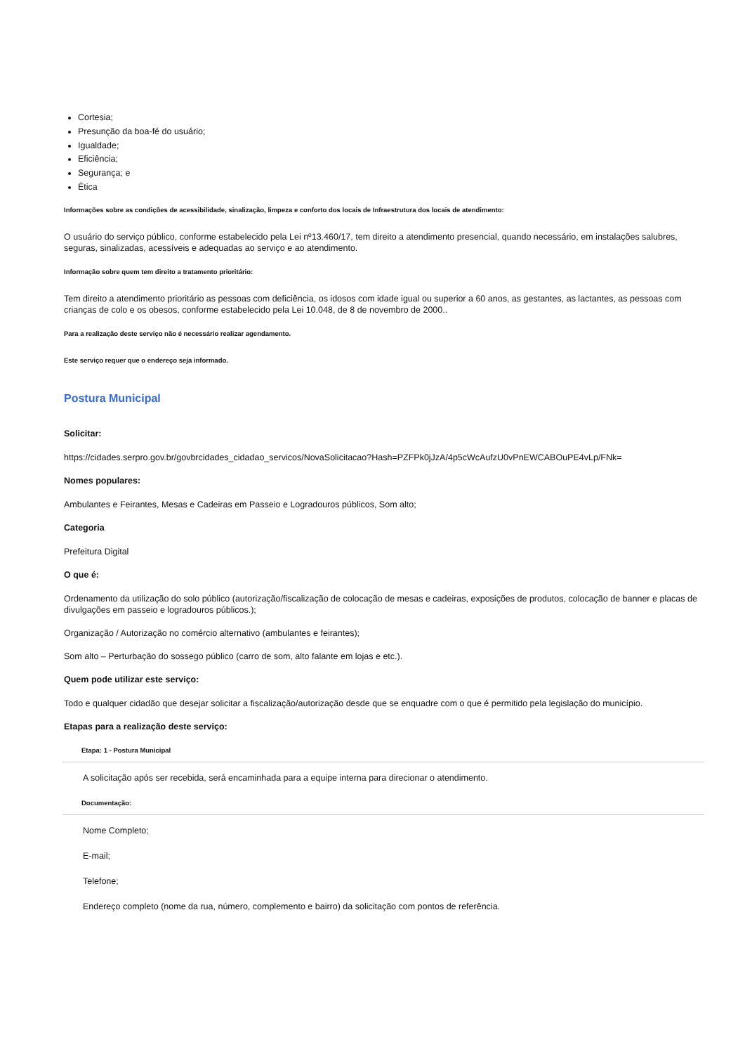Cortesia;
Presunção da boa-fé do usuário;
Igualdade;
Eficiência;
Segurança; e
Ética
Informações sobre as condições de acessibilidade, sinalização, limpeza e conforto dos locais de Infraestrutura dos locais de atendimento:
O usuário do serviço público, conforme estabelecido pela Lei nº13.460/17, tem direito a atendimento presencial, quando necessário, em instalações salubres, seguras, sinalizadas, acessíveis e adequadas ao serviço e ao atendimento.
Informação sobre quem tem direito a tratamento prioritário:
Tem direito a atendimento prioritário as pessoas com deficiência, os idosos com idade igual ou superior a 60 anos, as gestantes, as lactantes, as pessoas com crianças de colo e os obesos, conforme estabelecido pela Lei 10.048, de 8 de novembro de 2000..
Para a realização deste serviço não é necessário realizar agendamento.
Este serviço requer que o endereço seja informado.
Postura Municipal
Solicitar:
https://cidades.serpro.gov.br/govbrcidades_cidadao_servicos/NovaSolicitacao?Hash=PZFPk0jJzA/4p5cWcAufzU0vPnEWCABOuPE4vLp/FNk=
Nomes populares:
Ambulantes e Feirantes, Mesas e Cadeiras em Passeio e Logradouros públicos, Som alto;
Categoria
Prefeitura Digital
O que é:
Ordenamento da utilização do solo público (autorização/fiscalização de colocação de mesas e cadeiras, exposições de produtos, colocação de banner e placas de divulgações em passeio e logradouros públicos.);
Organização / Autorização no comércio alternativo (ambulantes e feirantes);
Som alto – Perturbação do sossego público (carro de som, alto falante em lojas e etc.).
Quem pode utilizar este serviço:
Todo e qualquer cidadão que desejar solicitar a fiscalização/autorização desde que se enquadre com o que é permitido pela legislação do município.
Etapas para a realização deste serviço:
Etapa: 1 - Postura Municipal
A solicitação após ser recebida, será encaminhada para a equipe interna para direcionar o atendimento.
Documentação:
Nome Completo;
E-mail;
Telefone;
Endereço completo (nome da rua, número, complemento e bairro) da solicitação com pontos de referência.